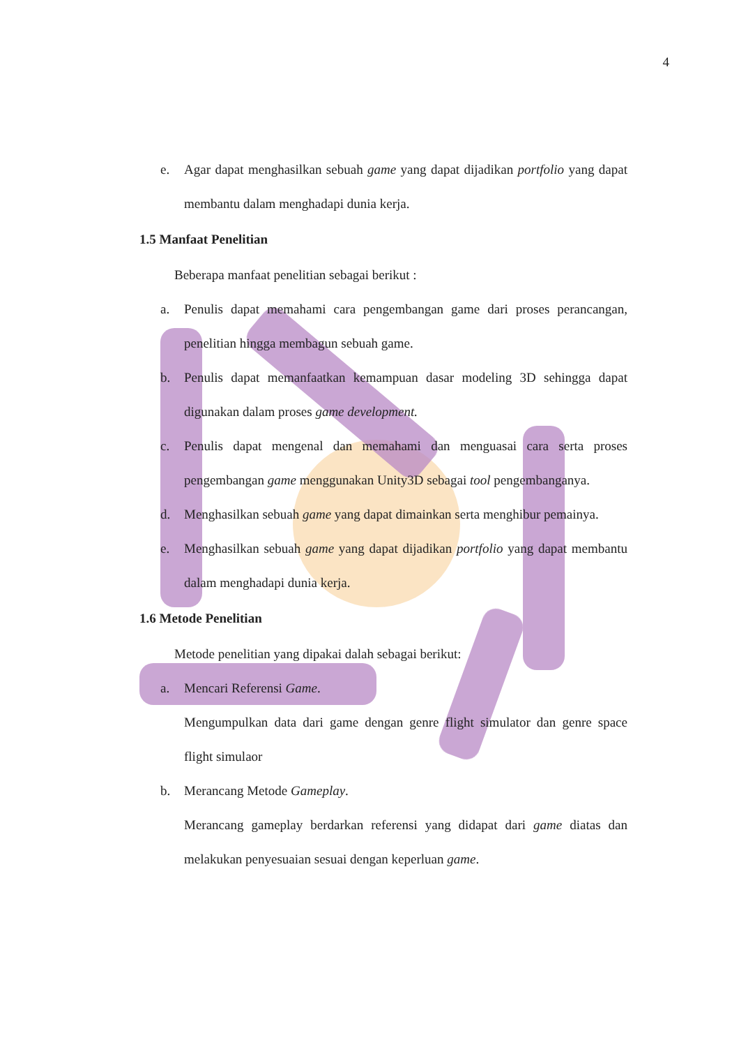4
e. Agar dapat menghasilkan sebuah game yang dapat dijadikan portfolio yang dapat membantu dalam menghadapi dunia kerja.
1.5 Manfaat Penelitian
Beberapa manfaat penelitian sebagai berikut :
a. Penulis dapat memahami cara pengembangan game dari proses perancangan, penelitian hingga membagun sebuah game.
b. Penulis dapat memanfaatkan kemampuan dasar modeling 3D sehingga dapat digunakan dalam proses game development.
c. Penulis dapat mengenal dan memahami dan menguasai cara serta proses pengembangan game menggunakan Unity3D sebagai tool pengembanganya.
d. Menghasilkan sebuah game yang dapat dimainkan serta menghibur pemainya.
e. Menghasilkan sebuah game yang dapat dijadikan portfolio yang dapat membantu dalam menghadapi dunia kerja.
1.6 Metode Penelitian
Metode penelitian yang dipakai dalah sebagai berikut:
a. Mencari Referensi Game.
Mengumpulkan data dari game dengan genre flight simulator dan genre space flight simulaor
b. Merancang Metode Gameplay.
Merancang gameplay berdarkan referensi yang didapat dari game diatas dan melakukan penyesuaian sesuai dengan keperluan game.